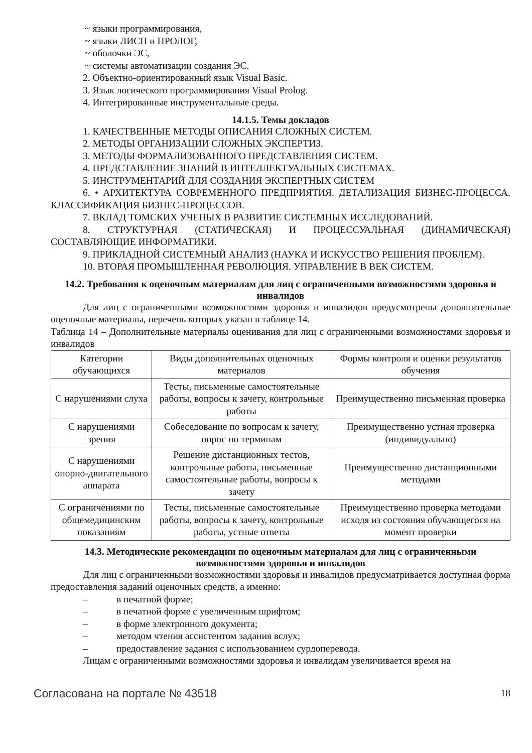~ языки программирования,
~ языки ЛИСП и ПРОЛОГ,
~ оболочки ЭС,
~ системы автоматизации создания ЭС.
2. Объектно-ориентированный язык Visual Basic.
3. Язык логического программирования Visual Prolog.
4. Интегрированные инструментальные среды.
14.1.5. Темы докладов
1. КАЧЕСТВЕННЫЕ МЕТОДЫ ОПИСАНИЯ СЛОЖНЫХ СИСТЕМ.
2. МЕТОДЫ ОРГАНИЗАЦИИ СЛОЖНЫХ ЭКСПЕРТИЗ.
3. МЕТОДЫ ФОРМАЛИЗОВАННОГО ПРЕДСТАВЛЕНИЯ СИСТЕМ.
4. ПРЕДСТАВЛЕНИЕ ЗНАНИЙ В ИНТЕЛЛЕКТУАЛЬНЫХ СИСТЕМАХ.
5. ИНСТРУМЕНТАРИЙ ДЛЯ СОЗДАНИЯ ЭКСПЕРТНЫХ СИСТЕМ
6. • АРХИТЕКТУРА СОВРЕМЕННОГО ПРЕДПРИЯТИЯ. ДЕТАЛИЗАЦИЯ БИЗНЕС-ПРОЦЕССА. КЛАССИФИКАЦИЯ БИЗНЕС-ПРОЦЕССОВ.
7. ВКЛАД ТОМСКИХ УЧЕНЫХ В РАЗВИТИЕ СИСТЕМНЫХ ИССЛЕДОВАНИЙ.
8. СТРУКТУРНАЯ (СТАТИЧЕСКАЯ) И ПРОЦЕССУАЛЬНАЯ (ДИНАМИЧЕСКАЯ) СОСТАВЛЯЮЩИЕ ИНФОРМАТИКИ.
9. ПРИКЛАДНОЙ СИСТЕМНЫЙ АНАЛИЗ (НАУКА И ИСКУССТВО РЕШЕНИЯ ПРОБЛЕМ).
10. ВТОРАЯ ПРОМЫШЛЕННАЯ РЕВОЛЮЦИЯ. УПРАВЛЕНИЕ В ВЕК СИСТЕМ.
14.2. Требования к оценочным материалам для лиц с ограниченными возможностями здоровья и инвалидов
Для лиц с ограниченными возможностями здоровья и инвалидов предусмотрены дополнительные оценочные материалы, перечень которых указан в таблице 14.
Таблица 14 – Дополнительные материалы оценивания для лиц с ограниченными возможностями здоровья и инвалидов
| Категории обучающихся | Виды дополнительных оценочных материалов | Формы контроля и оценки результатов обучения |
| С нарушениями слуха | Тесты, письменные самостоятельные работы, вопросы к зачету, контрольные работы | Преимущественно письменная проверка |
| С нарушениями зрения | Собеседование по вопросам к зачету, опрос по терминам | Преимущественно устная проверка (индивидуально) |
| С нарушениями опорно-двигательного аппарата | Решение дистанционных тестов, контрольные работы, письменные самостоятельные работы, вопросы к зачету | Преимущественно дистанционными методами |
| С ограничениями по общемедицинским показаниям | Тесты, письменные самостоятельные работы, вопросы к зачету, контрольные работы, устные ответы | Преимущественно проверка методами исходя из состояния обучающегося на момент проверки |
14.3. Методические рекомендации по оценочным материалам для лиц с ограниченными возможностями здоровья и инвалидов
Для лиц с ограниченными возможностями здоровья и инвалидов предусматривается доступная форма предоставления заданий оценочных средств, а именно:
– в печатной форме;
– в печатной форме с увеличенным шрифтом;
– в форме электронного документа;
– методом чтения ассистентом задания вслух;
– предоставление задания с использованием сурдоперевода.
Лицам с ограниченными возможностями здоровья и инвалидам увеличивается время на
Согласована на портале № 43518 18